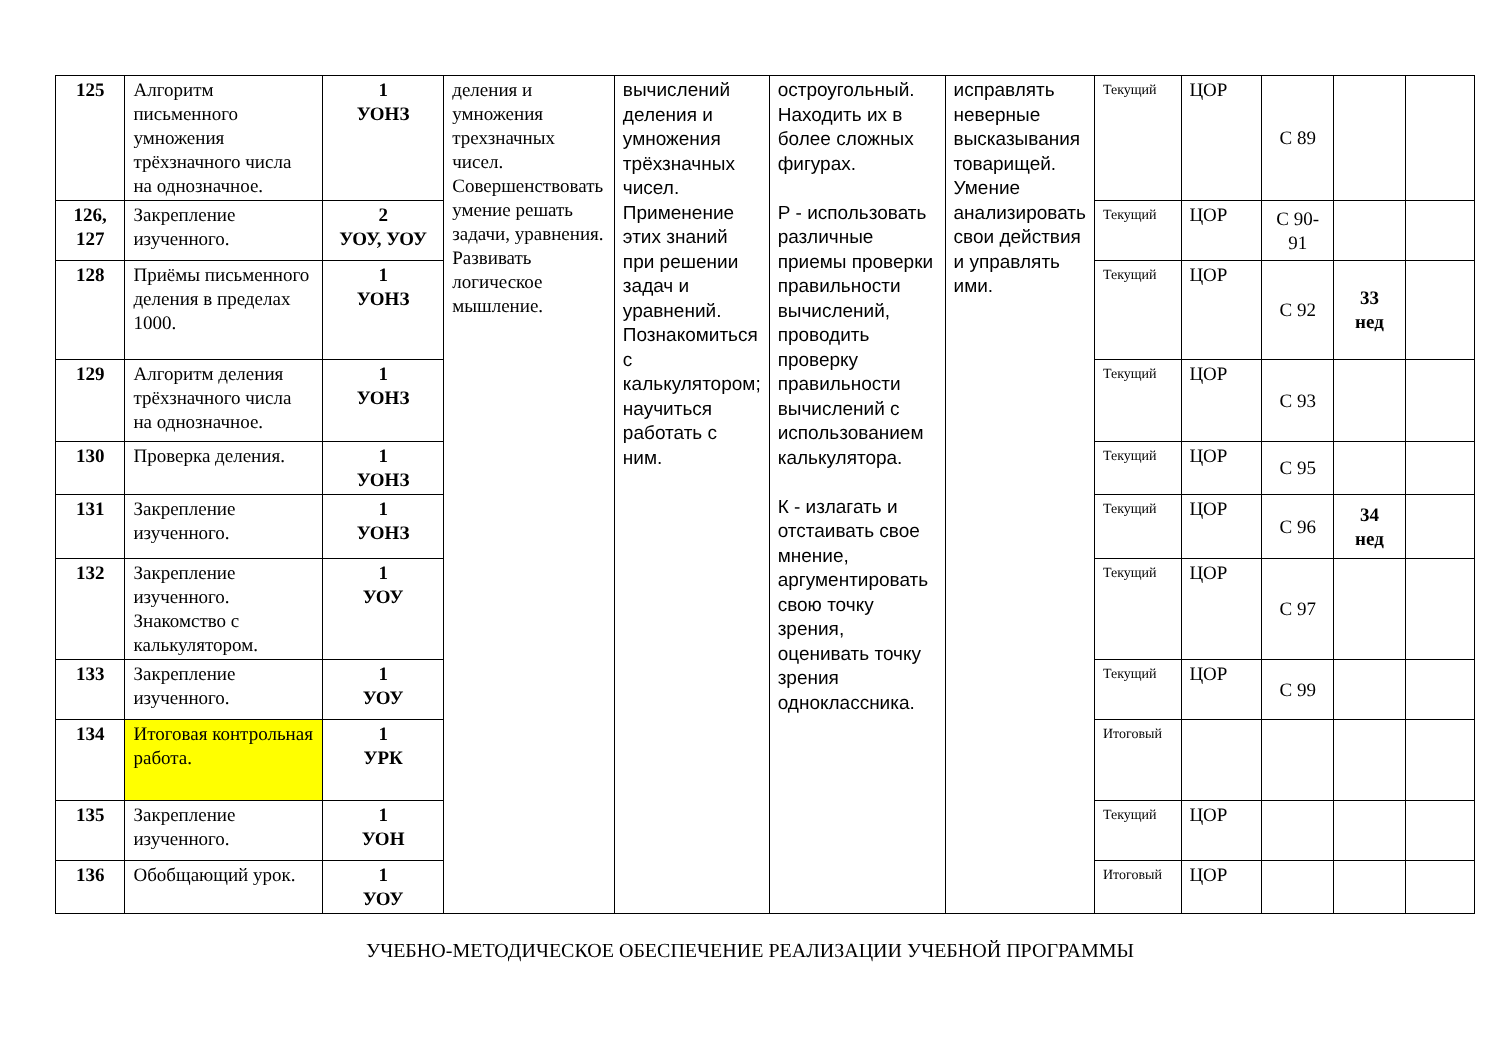| 125 | Алгоритм письменного умножения трёхзначного числа на однозначное. | 1 УОНЗ | деления и умножения трехзначных чисел. Совершенствовать умение решать задачи, уравнения. Развивать логическое мышление. | вычислений деления и умножения трёхзначных чисел. Применение этих знаний при решении задач и уравнений. Познакомиться с калькулятором; научиться работать с ним. | остроугольный. Находить их в более сложных фигурах. Р - использовать различные приемы проверки правильности вычислений, проводить проверку правильности вычислений с использованием калькулятора. К - излагать и отстаивать свое мнение, аргументировать свою точку зрения, оценивать точку зрения одноклассника. | исправлять неверные высказывания товарищей. Умение анализировать свои действия и управлять ими. | Текущий | ЦОР | С 89 | | |
| 126, 127 | Закрепление изученного. | 2 УОУ, УОУ | | | | | Текущий | ЦОР | С 90-91 | | |
| 128 | Приёмы письменного деления в пределах 1000. | 1 УОНЗ | | | | | Текущий | ЦОР | С 92 | 33 нед | |
| 129 | Алгоритм деления трёхзначного числа на однозначное. | 1 УОНЗ | | | | | Текущий | ЦОР | С 93 | | |
| 130 | Проверка деления. | 1 УОНЗ | | | | | Текущий | ЦОР | С 95 | | |
| 131 | Закрепление изученного. | 1 УОНЗ | | | | | Текущий | ЦОР | С 96 | 34 нед | |
| 132 | Закрепление изученного. Знакомство с калькулятором. | 1 УОУ | | | | | Текущий | ЦОР | С 97 | | |
| 133 | Закрепление изученного. | 1 УОУ | | | | | Текущий | ЦОР | С 99 | | |
| 134 | Итоговая контрольная работа. | 1 УРК | | | | | Итоговый | | | | |
| 135 | Закрепление изученного. | 1 УОН | | | | | Текущий | ЦОР | | | |
| 136 | Обобщающий урок. | 1 УОУ | | | | | Итоговый | ЦОР | | | |
УЧЕБНО-МЕТОДИЧЕСКОЕ ОБЕСПЕЧЕНИЕ РЕАЛИЗАЦИИ УЧЕБНОЙ ПРОГРАММЫ